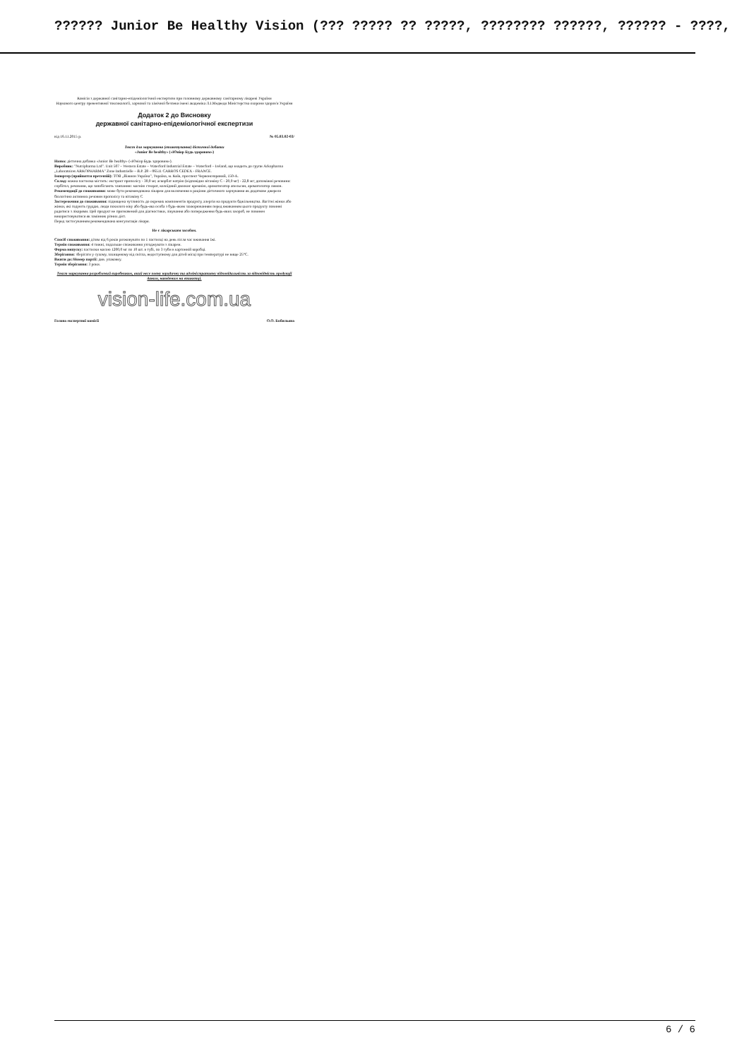?????? Junior Be Healthy Vision (??? ????? ?? ?????, ???????? ??????, ?????? - ????,
Комісія з державної санітарно-епідеміологічної експертизи при головному державному санітарному лікареві України
Наукового центру превентивної токсикології, харчової та хімічної безпеки імені академіка Л.І.Медведя Міністерства охорони здоров'я України
Додаток 2 до Висновку
державної санітарно-епідеміологічної експертизи
від 16.11.2015 р. № 05.03.02-03/
Текст для маркування (етикетування) дієтичної добавки
«Junior Be healthy» («Юніор Будь здоровим»)
Назва: дієтична добавка «Junior Be healthy» («Юніор Будь здоровим»).
Виробник: "Nutripharma Ltd". Unit 507 – Western Estate – Waterford Industrial Estate – Waterford – Ireland, що входить до групи Arkopharma „Laboratoires ARKOPHARMA" Zone Industrielle – B.P. 28 – 06511 CARROS CEDEX - FRANCE.
Імпортер (прийняття претензій): ТОВ „Віжион Україна", Україна, м. Київ, проспект Червонозоряний, 150-А.
Склад: кожна пастилка містить: екстракт прополісу - 30,0 мг, аскорбат натрію (відповідно вітаміну С - 20,0 мг) - 22,8 мг; допоміжні речовини: сорбітол, речовини, що запобігають злипанню: магнію стеарат, колоїдний двоокис кремнію, ароматизатор апельсин, ароматизатор лимон.
Рекомендації до споживання: може бути рекомендована лікарем для включення в раціони дієтичного харчування як додаткове джерело біологічно активних речовин прополісу та вітаміну С
Застереження до споживання: підвищена чутливість до окремих компонентів продукту, алергія на продукти бджільництва. Вагітні жінки або жінки, які годують груддю, люди похилого віку або будь-яка особа з будь-яким захворюванням перед вживанням цього продукту повинні радитися з лікарями. Цей продукт не призначений для діагностики, лікування або попередження будь-яких хвороб, не повинен використовуватися як замінник різних дієт.
Перед застосуванням рекомендована консультація лікаря.
Не є лікарським засобом.
Спосіб споживання: дітям від 6 років розжовувати по 1 пастилці на день після час вживання їжі.
Термін споживання: 4 тижні, подальше споживання узгоджувати з лікарем.
Форма випуску: пастилки масою 1200,0 мг по 10 шт. в тубі, по 3 туби в картонній коробці.
Зберігання: зберігати у сухому, захищеному від світла, недоступному для дітей місці при температурі не вище 25°С.
Вжити до:/Номер партії: див. упаковку.
Термін зберігання: 3 роки.
Текст маркування розроблений виробником, який несе повну юридичну та адміністративну відповідальність за відповідність продукції даним, наведеним на етикетці.
vision-life.com.ua
Голова експертної комісії О.О. Бобильова
6 / 6